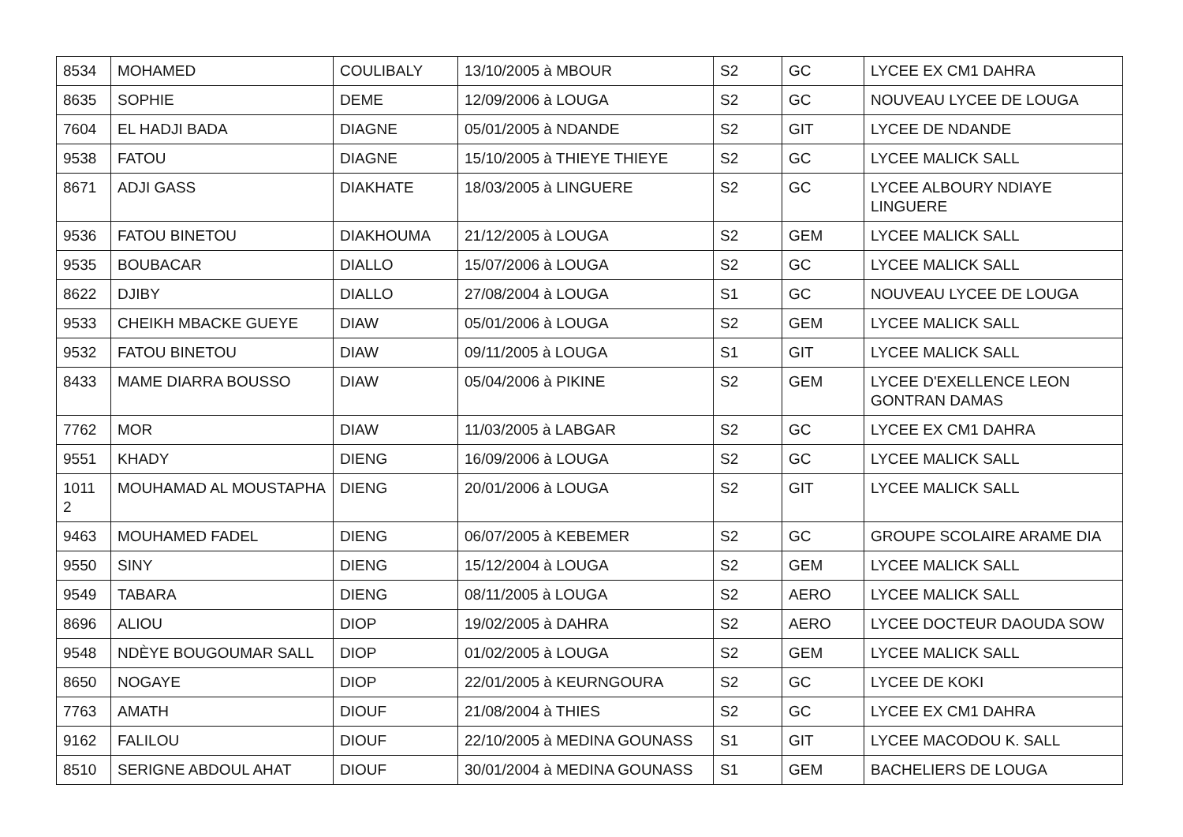| 8534 | MOHAMED | COULIBALY | 13/10/2005 à MBOUR | S2 | GC | LYCEE EX CM1 DAHRA |
| 8635 | SOPHIE | DEME | 12/09/2006 à LOUGA | S2 | GC | NOUVEAU LYCEE DE LOUGA |
| 7604 | EL HADJI BADA | DIAGNE | 05/01/2005 à NDANDE | S2 | GIT | LYCEE DE NDANDE |
| 9538 | FATOU | DIAGNE | 15/10/2005 à THIEYE THIEYE | S2 | GC | LYCEE MALICK SALL |
| 8671 | ADJI GASS | DIAKHATE | 18/03/2005 à LINGUERE | S2 | GC | LYCEE ALBOURY NDIAYE LINGUERE |
| 9536 | FATOU BINETOU | DIAKHOUMA | 21/12/2005 à LOUGA | S2 | GEM | LYCEE MALICK SALL |
| 9535 | BOUBACAR | DIALLO | 15/07/2006 à LOUGA | S2 | GC | LYCEE MALICK SALL |
| 8622 | DJIBY | DIALLO | 27/08/2004 à LOUGA | S1 | GC | NOUVEAU LYCEE DE LOUGA |
| 9533 | CHEIKH MBACKE GUEYE | DIAW | 05/01/2006 à LOUGA | S2 | GEM | LYCEE MALICK SALL |
| 9532 | FATOU BINETOU | DIAW | 09/11/2005 à LOUGA | S1 | GIT | LYCEE MALICK SALL |
| 8433 | MAME DIARRA BOUSSO | DIAW | 05/04/2006 à PIKINE | S2 | GEM | LYCEE D'EXELLENCE LEON GONTRAN DAMAS |
| 7762 | MOR | DIAW | 11/03/2005 à LABGAR | S2 | GC | LYCEE EX CM1 DAHRA |
| 9551 | KHADY | DIENG | 16/09/2006 à LOUGA | S2 | GC | LYCEE MALICK SALL |
| 1011 2 | MOUHAMAD AL MOUSTAPHA | DIENG | 20/01/2006 à LOUGA | S2 | GIT | LYCEE MALICK SALL |
| 9463 | MOUHAMED FADEL | DIENG | 06/07/2005 à KEBEMER | S2 | GC | GROUPE SCOLAIRE ARAME DIA |
| 9550 | SINY | DIENG | 15/12/2004 à LOUGA | S2 | GEM | LYCEE MALICK SALL |
| 9549 | TABARA | DIENG | 08/11/2005 à LOUGA | S2 | AERO | LYCEE MALICK SALL |
| 8696 | ALIOU | DIOP | 19/02/2005 à DAHRA | S2 | AERO | LYCEE DOCTEUR DAOUDA SOW |
| 9548 | NDÈYE BOUGOUMAR SALL | DIOP | 01/02/2005 à LOUGA | S2 | GEM | LYCEE MALICK SALL |
| 8650 | NOGAYE | DIOP | 22/01/2005 à KEURNGOURA | S2 | GC | LYCEE DE KOKI |
| 7763 | AMATH | DIOUF | 21/08/2004 à THIES | S2 | GC | LYCEE EX CM1 DAHRA |
| 9162 | FALILOU | DIOUF | 22/10/2005 à MEDINA GOUNASS | S1 | GIT | LYCEE MACODOU K. SALL |
| 8510 | SERIGNE ABDOUL AHAT | DIOUF | 30/01/2004 à MEDINA GOUNASS | S1 | GEM | BACHELIERS DE LOUGA |